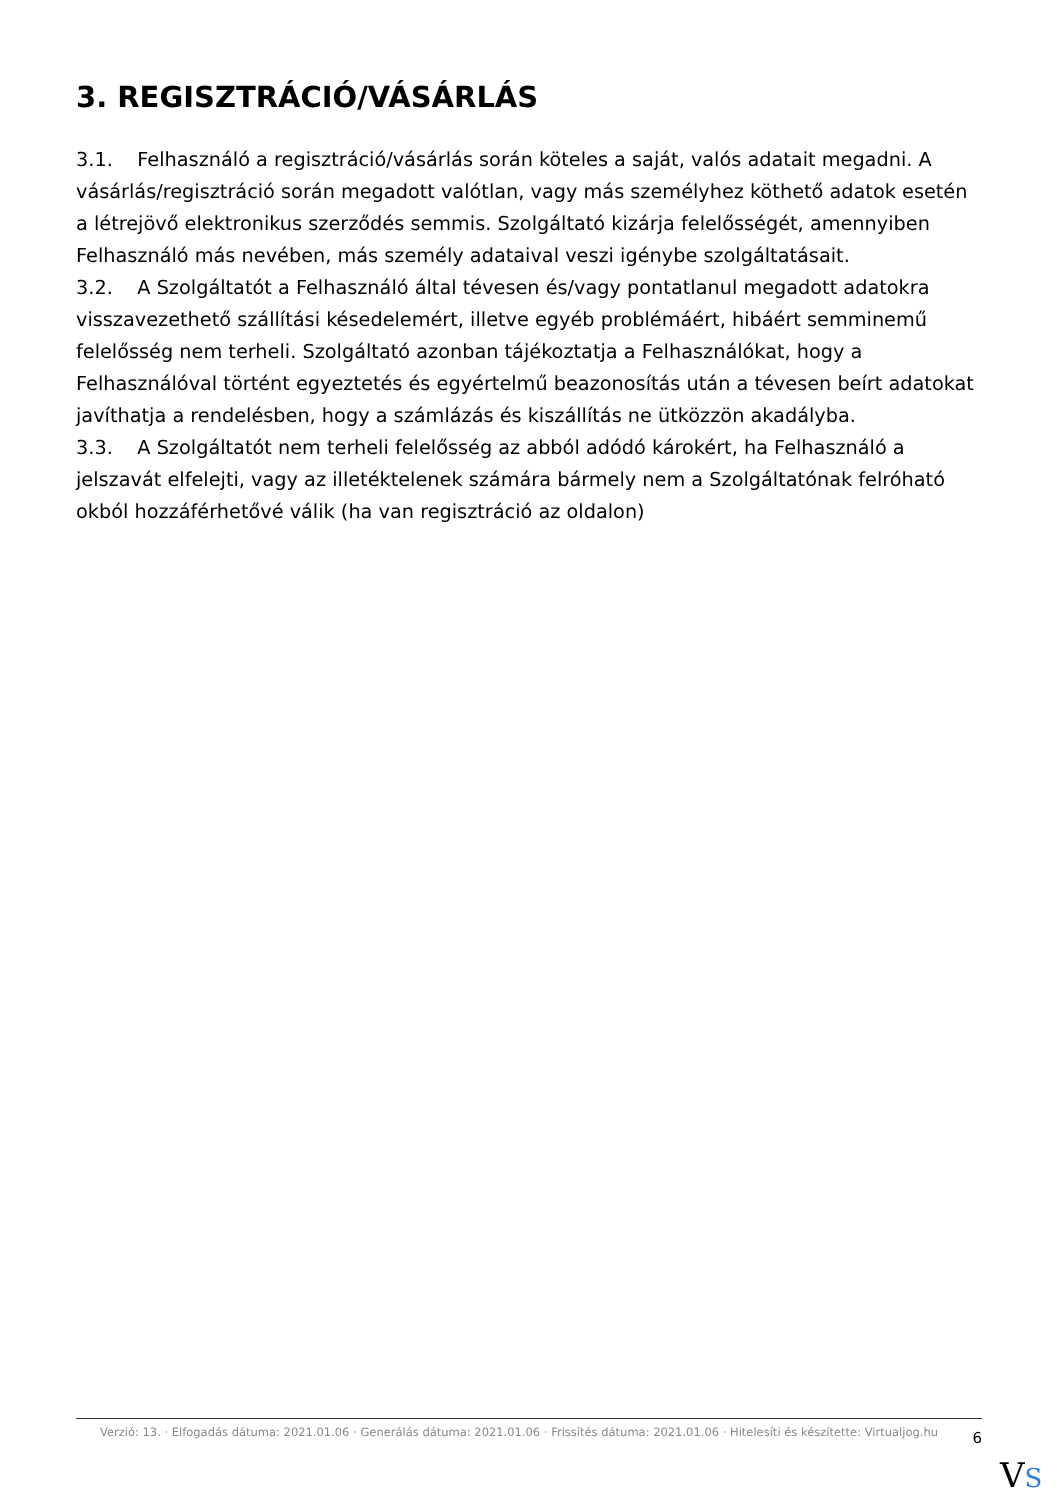3. REGISZTRÁCIÓ/VÁSÁRLÁS
3.1. Felhasználó a regisztráció/vásárlás során köteles a saját, valós adatait megadni. A vásárlás/regisztráció során megadott valótlan, vagy más személyhez köthető adatok esetén a létrejövő elektronikus szerződés semmis. Szolgáltató kizárja felelősségét, amennyiben Felhasználó más nevében, más személy adataival veszi igénybe szolgáltatásait.
3.2. A Szolgáltatót a Felhasználó által tévesen és/vagy pontatlanul megadott adatokra visszavezethető szállítási késedelemért, illetve egyéb problémáért, hibáért semminemű felelősség nem terheli. Szolgáltató azonban tájékoztatja a Felhasználókat, hogy a Felhasználóval történt egyeztetés és egyértelmű beazonosítás után a tévesen beírt adatokat javíthatja a rendelésben, hogy a számlázás és kiszállítás ne ütközzön akadályba.
3.3. A Szolgáltatót nem terheli felelősség az abból adódó károkért, ha Felhasználó a jelszavát elfelejti, vagy az illetéktelenek számára bármely nem a Szolgáltatónak felróható okból hozzáférhetővé válik (ha van regisztráció az oldalon)
Verzió: 13. · Elfogadás dátuma: 2021.01.06 · Generálás dátuma: 2021.01.06 · Frissítés dátuma: 2021.01.06 · Hitelesíti és készítette: Virtualjog.hu
6
VS